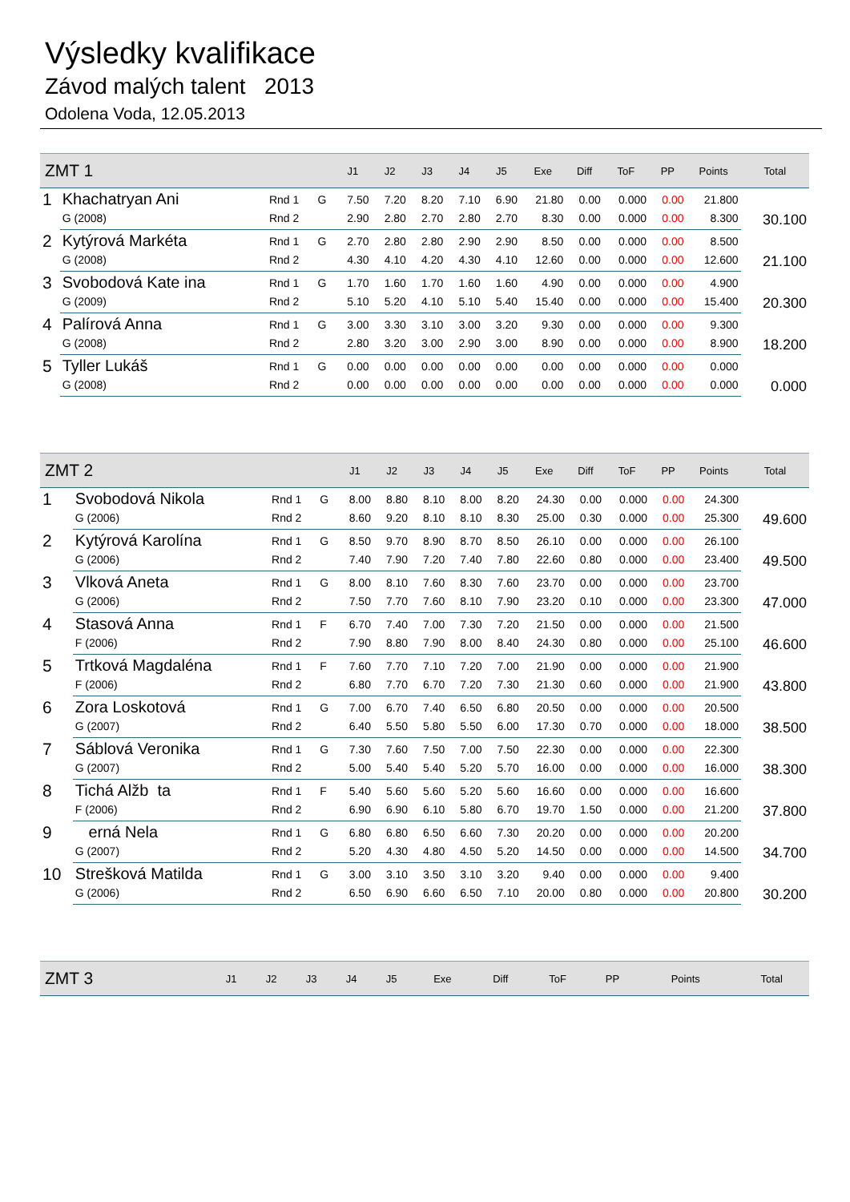Výsledky kvalifikace
Závod malých talent 2013
Odolena Voda, 12.05.2013
| ZMT 1 | | | | J1 | J2 | J3 | J4 | J5 | Exe | Diff | ToF | PP | Points | Total |
| --- | --- | --- | --- | --- | --- | --- | --- | --- | --- | --- | --- | --- | --- | --- |
| 1 | Khachatryan Ani | Rnd 1 | G | 7.50 | 7.20 | 8.20 | 7.10 | 6.90 | 21.80 | 0.00 | 0.000 | 0.00 | 21.800 | 30.100 |
| | G (2008) | Rnd 2 | | 2.90 | 2.80 | 2.70 | 2.80 | 2.70 | 8.30 | 0.00 | 0.000 | 0.00 | 8.300 | |
| 2 | Kytýrová Markéta | Rnd 1 | G | 2.70 | 2.80 | 2.80 | 2.90 | 2.90 | 8.50 | 0.00 | 0.000 | 0.00 | 8.500 | 21.100 |
| | G (2008) | Rnd 2 | | 4.30 | 4.10 | 4.20 | 4.30 | 4.10 | 12.60 | 0.00 | 0.000 | 0.00 | 12.600 | |
| 3 | Svobodová Kate ina | Rnd 1 | G | 1.70 | 1.60 | 1.70 | 1.60 | 1.60 | 4.90 | 0.00 | 0.000 | 0.00 | 4.900 | 20.300 |
| | G (2009) | Rnd 2 | | 5.10 | 5.20 | 4.10 | 5.10 | 5.40 | 15.40 | 0.00 | 0.000 | 0.00 | 15.400 | |
| 4 | Palírová Anna | Rnd 1 | G | 3.00 | 3.30 | 3.10 | 3.00 | 3.20 | 9.30 | 0.00 | 0.000 | 0.00 | 9.300 | 18.200 |
| | G (2008) | Rnd 2 | | 2.80 | 3.20 | 3.00 | 2.90 | 3.00 | 8.90 | 0.00 | 0.000 | 0.00 | 8.900 | |
| 5 | Tyller Lukáš | Rnd 1 | G | 0.00 | 0.00 | 0.00 | 0.00 | 0.00 | 0.00 | 0.00 | 0.000 | 0.00 | 0.000 | 0.000 |
| | G (2008) | Rnd 2 | | 0.00 | 0.00 | 0.00 | 0.00 | 0.00 | 0.00 | 0.00 | 0.000 | 0.00 | 0.000 | |
| ZMT 2 | | | | J1 | J2 | J3 | J4 | J5 | Exe | Diff | ToF | PP | Points | Total |
| --- | --- | --- | --- | --- | --- | --- | --- | --- | --- | --- | --- | --- | --- | --- |
| 1 | Svobodová Nikola | Rnd 1 | G | 8.00 | 8.80 | 8.10 | 8.00 | 8.20 | 24.30 | 0.00 | 0.000 | 0.00 | 24.300 | 49.600 |
| | G (2006) | Rnd 2 | | 8.60 | 9.20 | 8.10 | 8.10 | 8.30 | 25.00 | 0.30 | 0.000 | 0.00 | 25.300 | |
| 2 | Kytýrová Karolína | Rnd 1 | G | 8.50 | 9.70 | 8.90 | 8.70 | 8.50 | 26.10 | 0.00 | 0.000 | 0.00 | 26.100 | 49.500 |
| | G (2006) | Rnd 2 | | 7.40 | 7.90 | 7.20 | 7.40 | 7.80 | 22.60 | 0.80 | 0.000 | 0.00 | 23.400 | |
| 3 | Vlková Aneta | Rnd 1 | G | 8.00 | 8.10 | 7.60 | 8.30 | 7.60 | 23.70 | 0.00 | 0.000 | 0.00 | 23.700 | 47.000 |
| | G (2006) | Rnd 2 | | 7.50 | 7.70 | 7.60 | 8.10 | 7.90 | 23.20 | 0.10 | 0.000 | 0.00 | 23.300 | |
| 4 | Stasová Anna | Rnd 1 | F | 6.70 | 7.40 | 7.00 | 7.30 | 7.20 | 21.50 | 0.00 | 0.000 | 0.00 | 21.500 | 46.600 |
| | F (2006) | Rnd 2 | | 7.90 | 8.80 | 7.90 | 8.00 | 8.40 | 24.30 | 0.80 | 0.000 | 0.00 | 25.100 | |
| 5 | Trtková Magdaléna | Rnd 1 | F | 7.60 | 7.70 | 7.10 | 7.20 | 7.00 | 21.90 | 0.00 | 0.000 | 0.00 | 21.900 | 43.800 |
| | F (2006) | Rnd 2 | | 6.80 | 7.70 | 6.70 | 7.20 | 7.30 | 21.30 | 0.60 | 0.000 | 0.00 | 21.900 | |
| 6 | Zora Loskotová | Rnd 1 | G | 7.00 | 6.70 | 7.40 | 6.50 | 6.80 | 20.50 | 0.00 | 0.000 | 0.00 | 20.500 | 38.500 |
| | G (2007) | Rnd 2 | | 6.40 | 5.50 | 5.80 | 5.50 | 6.00 | 17.30 | 0.70 | 0.000 | 0.00 | 18.000 | |
| 7 | Sáblová Veronika | Rnd 1 | G | 7.30 | 7.60 | 7.50 | 7.00 | 7.50 | 22.30 | 0.00 | 0.000 | 0.00 | 22.300 | 38.300 |
| | G (2007) | Rnd 2 | | 5.00 | 5.40 | 5.40 | 5.20 | 5.70 | 16.00 | 0.00 | 0.000 | 0.00 | 16.000 | |
| 8 | Tichá Alžb ta | Rnd 1 | F | 5.40 | 5.60 | 5.60 | 5.20 | 5.60 | 16.60 | 0.00 | 0.000 | 0.00 | 16.600 | 37.800 |
| | F (2006) | Rnd 2 | | 6.90 | 6.90 | 6.10 | 5.80 | 6.70 | 19.70 | 1.50 | 0.000 | 0.00 | 21.200 | |
| 9 | erná Nela | Rnd 1 | G | 6.80 | 6.80 | 6.50 | 6.60 | 7.30 | 20.20 | 0.00 | 0.000 | 0.00 | 20.200 | 34.700 |
| | G (2007) | Rnd 2 | | 5.20 | 4.30 | 4.80 | 4.50 | 5.20 | 14.50 | 0.00 | 0.000 | 0.00 | 14.500 | |
| 10 | Strešková Matilda | Rnd 1 | G | 3.00 | 3.10 | 3.50 | 3.10 | 3.20 | 9.40 | 0.00 | 0.000 | 0.00 | 9.400 | 30.200 |
| | G (2006) | Rnd 2 | | 6.50 | 6.90 | 6.60 | 6.50 | 7.10 | 20.00 | 0.80 | 0.000 | 0.00 | 20.800 | |
| ZMT 3 | J1 | J2 | J3 | J4 | J5 | Exe | Diff | ToF | PP | Points | Total |
| --- | --- | --- | --- | --- | --- | --- | --- | --- | --- | --- | --- |